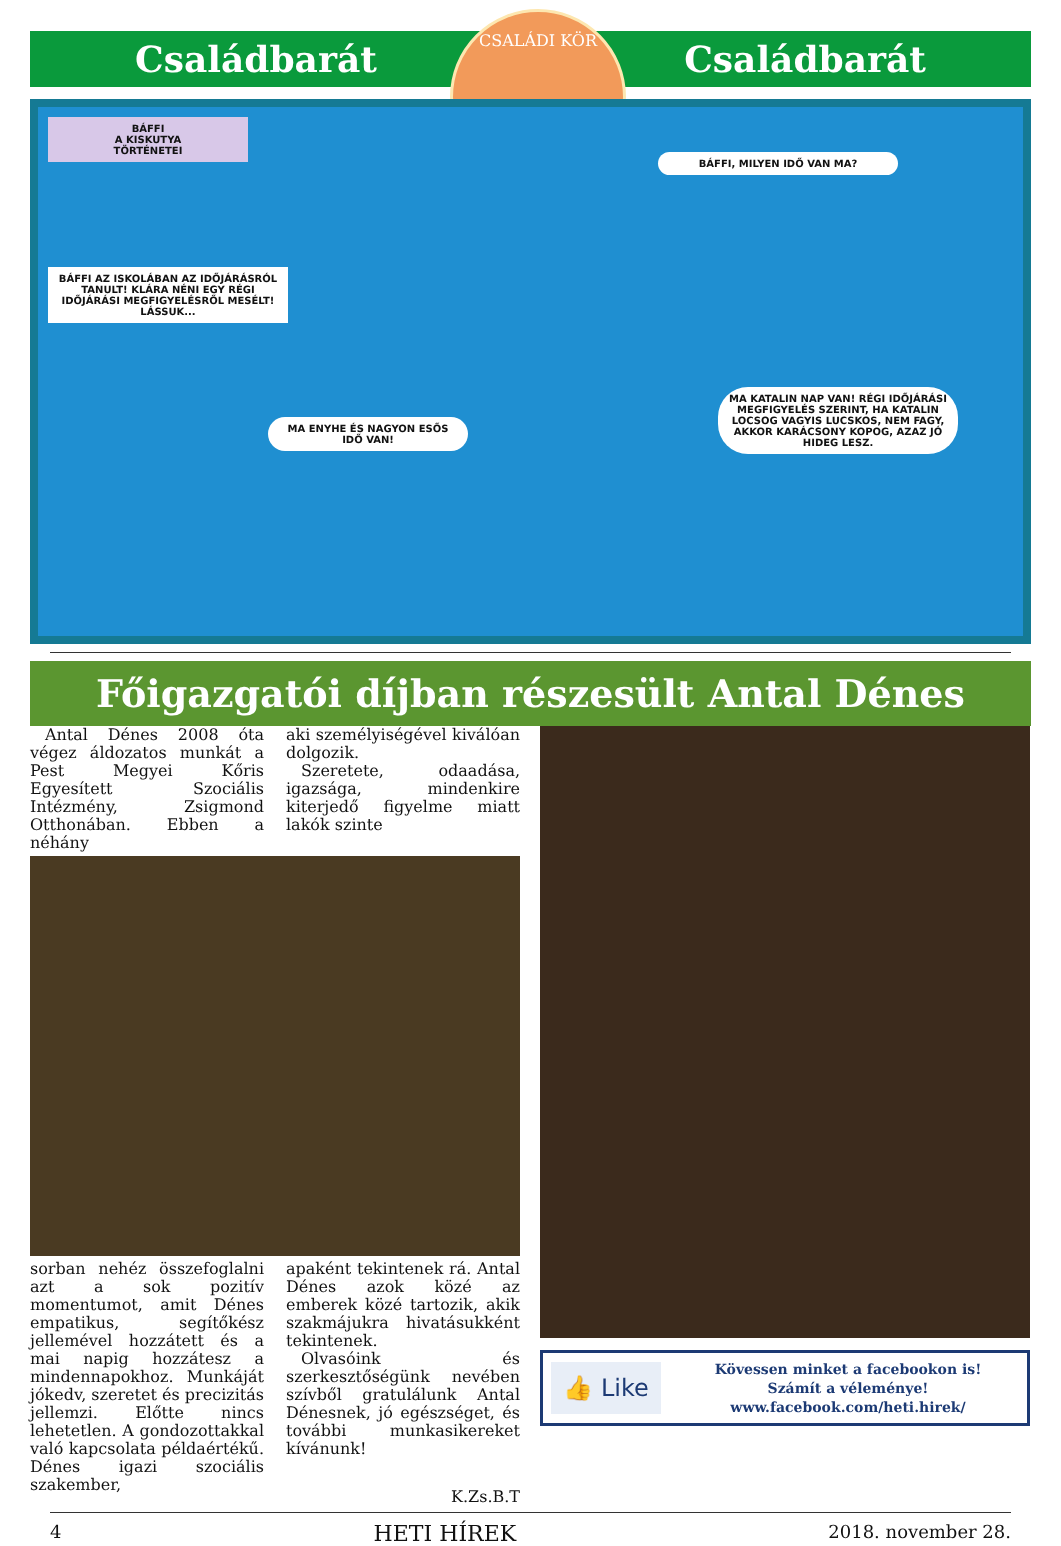Családbarát Családbarát
CSALÁDI KÖR
BÁFFI
A KISKUTYA
TÖRTÉNETEI
BÁFFI AZ ISKOLÁBAN AZ IDŐJÁRÁSRÓL TANULT! KLÁRA NÉNI EGY RÉGI IDŐJÁRÁSI MEGFIGYELÉSRŐL MESÉLT! LÁSSUK...
BÁFFI, MILYEN IDŐ VAN MA?
MA ENYHE ÉS NAGYON ESŐS IDŐ VAN!
MA KATALIN NAP VAN! RÉGI IDŐJÁRÁSI MEGFIGYELÉS SZERINT, HA KATALIN LOCSOG VAGYIS LUCSKOS, NEM FAGY, AKKOR KARÁCSONY KOPOG, AZAZ JÓ HIDEG LESZ.
Főigazgatói díjban részesült Antal Dénes
Antal Dénes 2008 óta végez áldozatos munkát a Pest Megyei Kőris Egyesített Szociális Intézmény, Zsigmond Otthonában. Ebben a néhány
aki személyiségével kiválóan dolgozik.
Szeretete, odaadása, igazsága, mindenkire kiterjedő figyelme miatt lakók szinte
sorban nehéz összefoglalni azt a sok pozitív momentumot, amit Dénes empatikus, segítőkész jellemével hozzátett és a mai napig hozzátesz a mindennapokhoz. Munkáját jókedv, szeretet és precizitás jellemzi. Előtte nincs lehetetlen. A gondozottakkal való kapcsolata példaértékű. Dénes igazi szociális szakember,
apaként tekintenek rá. Antal Dénes azok közé az emberek közé tartozik, akik szakmájukra hivatásukként tekintenek.
Olvasóink és szerkesztőségünk nevében szívből gratulálunk Antal Dénesnek, jó egészséget, és további munkasikereket kívánunk!
K.Zs.B.T
👍 Like
Kövessen minket a facebookon is!
Számít a véleménye!
www.facebook.com/heti.hirek/
4 HETI HÍREK 2018. november 28.